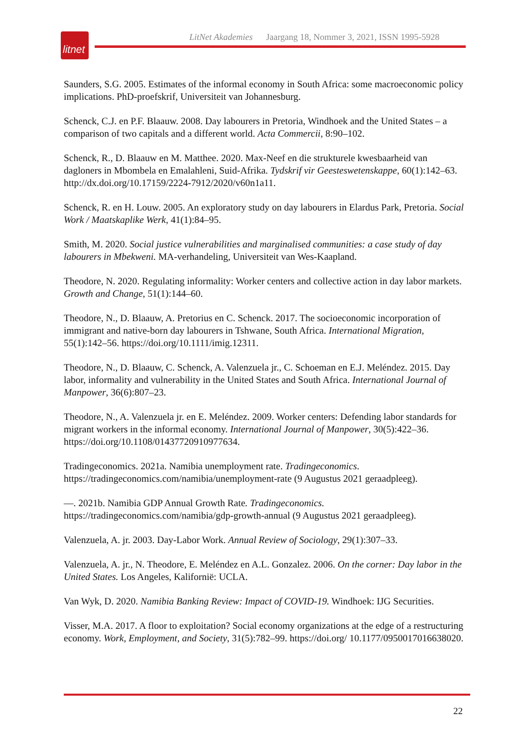litnet
LitNet Akademies Jaargang 18, Nommer 3, 2021, ISSN 1995-5928
Saunders, S.G. 2005. Estimates of the informal economy in South Africa: some macroeconomic policy implications. PhD-proefskrif, Universiteit van Johannesburg.
Schenck, C.J. en P.F. Blaauw. 2008. Day labourers in Pretoria, Windhoek and the United States – a comparison of two capitals and a different world. Acta Commercii, 8:90–102.
Schenck, R., D. Blaauw en M. Matthee. 2020. Max-Neef en die strukturele kwesbaarheid van dagloners in Mbombela en Emalahleni, Suid-Afrika. Tydskrif vir Geesteswetenskappe, 60(1):142–63. http://dx.doi.org/10.17159/2224-7912/2020/v60n1a11.
Schenck, R. en H. Louw. 2005. An exploratory study on day labourers in Elardus Park, Pretoria. Social Work / Maatskaplike Werk, 41(1):84–95.
Smith, M. 2020. Social justice vulnerabilities and marginalised communities: a case study of day labourers in Mbekweni. MA-verhandeling, Universiteit van Wes-Kaapland.
Theodore, N. 2020. Regulating informality: Worker centers and collective action in day labor markets. Growth and Change, 51(1):144–60.
Theodore, N., D. Blaauw, A. Pretorius en C. Schenck. 2017. The socioeconomic incorporation of immigrant and native-born day labourers in Tshwane, South Africa. International Migration, 55(1):142–56. https://doi.org/10.1111/imig.12311.
Theodore, N., D. Blaauw, C. Schenck, A. Valenzuela jr., C. Schoeman en E.J. Meléndez. 2015. Day labor, informality and vulnerability in the United States and South Africa. International Journal of Manpower, 36(6):807–23.
Theodore, N., A. Valenzuela jr. en E. Meléndez. 2009. Worker centers: Defending labor standards for migrant workers in the informal economy. International Journal of Manpower, 30(5):422–36. https://doi.org/10.1108/01437720910977634.
Tradingeconomics. 2021a. Namibia unemployment rate. Tradingeconomics. https://tradingeconomics.com/namibia/unemployment-rate (9 Augustus 2021 geraadpleeg).
—. 2021b. Namibia GDP Annual Growth Rate. Tradingeconomics. https://tradingeconomics.com/namibia/gdp-growth-annual (9 Augustus 2021 geraadpleeg).
Valenzuela, A. jr. 2003. Day-Labor Work. Annual Review of Sociology, 29(1):307–33.
Valenzuela, A. jr., N. Theodore, E. Meléndez en A.L. Gonzalez. 2006. On the corner: Day labor in the United States. Los Angeles, Kalifornië: UCLA.
Van Wyk, D. 2020. Namibia Banking Review: Impact of COVID-19. Windhoek: IJG Securities.
Visser, M.A. 2017. A floor to exploitation? Social economy organizations at the edge of a restructuring economy. Work, Employment, and Society, 31(5):782–99. https://doi.org/ 10.1177/0950017016638020.
22